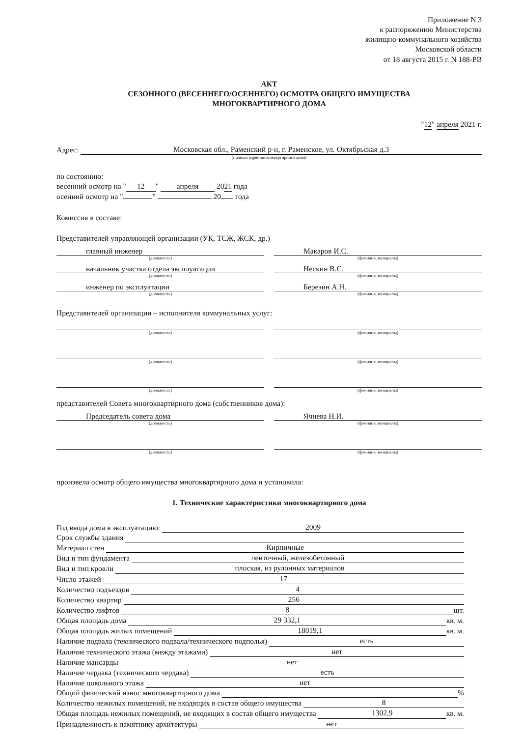Приложение N 3
к распоряжению Министерства
жилищно-коммунального хозяйства
Московской области
от 18 августа 2015 г. N 188-РВ
АКТ
СЕЗОННОГО (ВЕСЕННЕГО/ОСЕННЕГО) ОСМОТРА ОБЩЕГО ИМУЩЕСТВА
МНОГОКВАРТИРНОГО ДОМА
"12" апреля 2021 г.
Адрес: Московская обл., Раменский р-н, г. Раменское, ул. Октябрьская д.3
(полный адрес многоквартирного дома)
по состоянию:
весенний осмотр на " 12 " апреля 2021 года
осенний осмотр на " " 20 года
Комиссия в составе:
Представителей управляющей организации (УК, ТСЖ, ЖСК, др.)
главный инженер
(должность)
Макаров И.С.
(фамилия, инициалы)
начальник участка отдела эксплуатации
(должность)
Нескин В.С.
(фамилия, инициалы)
инженер по эксплуатации
(должность)
Березин А.Н.
(фамилия, инициалы)
Представителей организации – исполнителя коммунальных услуг:
(должность) (фамилия, инициалы)
(должность) (фамилия, инициалы)
(должность) (фамилия, инициалы)
представителей Совета многоквартирного дома (собственников дома):
Председатель совета дома
(должность)
Ячнева Н.И.
(фамилия, инициалы)
(должность) (фамилия, инициалы)
произвела осмотр общего имущества многоквартирного дома и установила:
1. Технические характеристики многоквартирного дома
Год ввода дома в эксплуатацию: 2009
Срок службы здания
Материал стен Кирпичные
Вид и тип фундамента ленточный, железобетонный
Вид и тип кровли плоская, из рулонных материалов
Число этажей 17
Количество подъездов 4
Количество квартир 256
Количество лифтов 8 шт.
Общая площадь дома 29 332,1 кв. м.
Общая площадь жилых помещений 18019,1 кв. м.
Наличие подвала (технического подвала/технического подполья) есть
Наличие технического этажа (между этажами) нет
Наличие мансарды нет
Наличие чердака (технического чердака) есть
Наличие цокольного этажа нет
Общий физический износ многоквартирного дома %
Количество нежилых помещений, не входящих в состав общего имущества 8
Общая площадь нежилых помещений, не входящих в состав общего имущества 1302,9 кв. м.
Принадлежность к памятнику архитектуры нет